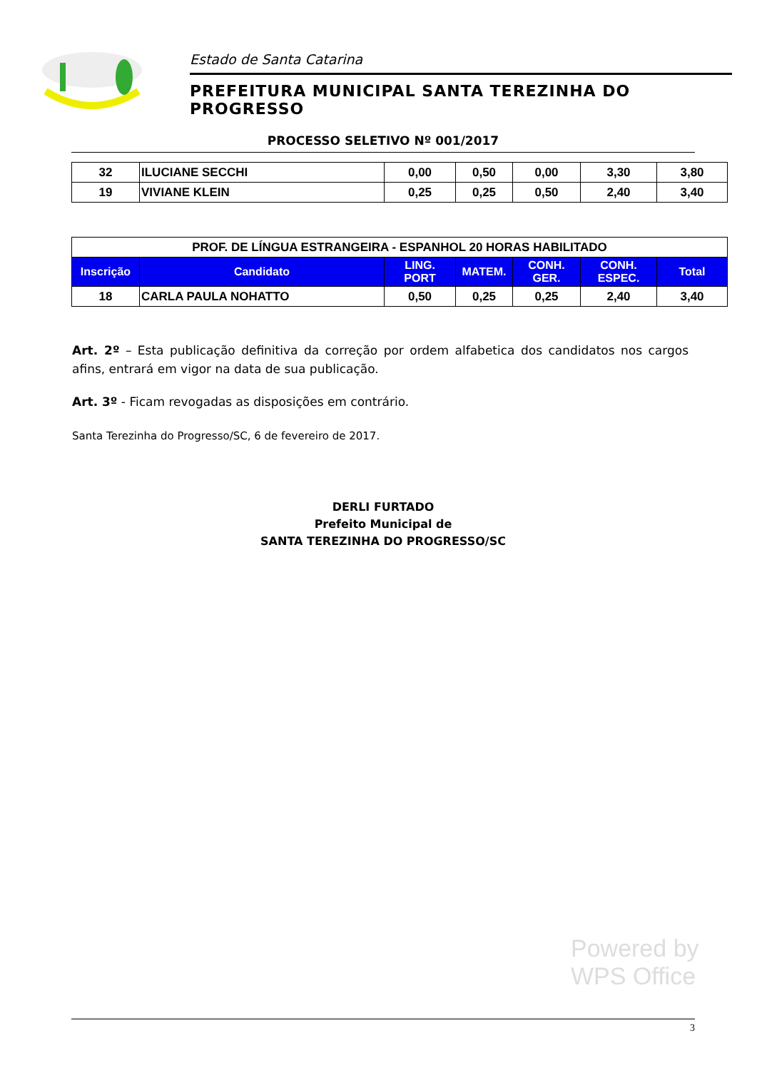Estado de Santa Catarina
PREFEITURA MUNICIPAL SANTA TEREZINHA DO PROGRESSO
PROCESSO SELETIVO Nº 001/2017
| 32 | ILUCIANE SECCHI | 0,00 | 0,50 | 0,00 | 3,30 | 3,80 |
| 19 | VIVIANE KLEIN | 0,25 | 0,25 | 0,50 | 2,40 | 3,40 |
| PROF. DE LÍNGUA ESTRANGEIRA - ESPANHOL 20 HORAS HABILITADO | | | | | | |
| Inscrição | Candidato | LING. PORT | MATEM. | CONH. GER. | CONH. ESPEC. | Total |
| 18 | CARLA PAULA NOHATTO | 0,50 | 0,25 | 0,25 | 2,40 | 3,40 |
Art. 2º – Esta publicação definitiva da correção por ordem alfabetica dos candidatos nos cargos afins, entrará em vigor na data de sua publicação.
Art. 3º - Ficam revogadas as disposições em contrário.
Santa Terezinha do Progresso/SC, 6 de fevereiro de 2017.
DERLI FURTADO
Prefeito Municipal de
SANTA TEREZINHA DO PROGRESSO/SC
Powered by
WPS Office
3